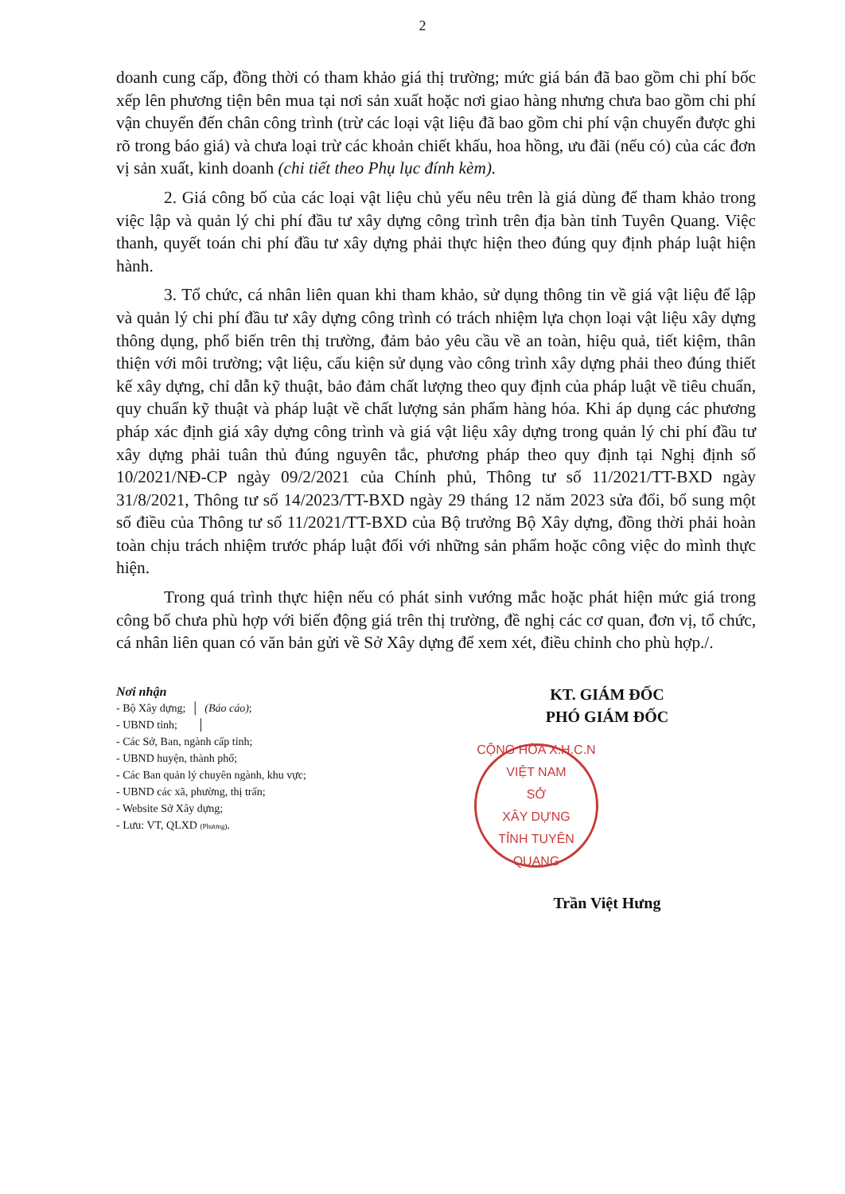2
doanh cung cấp, đồng thời có tham khảo giá thị trường; mức giá bán đã bao gồm chi phí bốc xếp lên phương tiện bên mua tại nơi sản xuất hoặc nơi giao hàng nhưng chưa bao gồm chi phí vận chuyển đến chân công trình (trừ các loại vật liệu đã bao gồm chi phí vận chuyển được ghi rõ trong báo giá) và chưa loại trừ các khoản chiết khấu, hoa hồng, ưu đãi (nếu có) của các đơn vị sản xuất, kinh doanh (chi tiết theo Phụ lục đính kèm).
2. Giá công bố của các loại vật liệu chủ yếu nêu trên là giá dùng để tham khảo trong việc lập và quản lý chi phí đầu tư xây dựng công trình trên địa bàn tỉnh Tuyên Quang. Việc thanh, quyết toán chi phí đầu tư xây dựng phải thực hiện theo đúng quy định pháp luật hiện hành.
3. Tổ chức, cá nhân liên quan khi tham khảo, sử dụng thông tin về giá vật liệu để lập và quản lý chi phí đầu tư xây dựng công trình có trách nhiệm lựa chọn loại vật liệu xây dựng thông dụng, phổ biến trên thị trường, đảm bảo yêu cầu về an toàn, hiệu quả, tiết kiệm, thân thiện với môi trường; vật liệu, cấu kiện sử dụng vào công trình xây dựng phải theo đúng thiết kế xây dựng, chỉ dẫn kỹ thuật, bảo đảm chất lượng theo quy định của pháp luật về tiêu chuẩn, quy chuẩn kỹ thuật và pháp luật về chất lượng sản phẩm hàng hóa. Khi áp dụng các phương pháp xác định giá xây dựng công trình và giá vật liệu xây dựng trong quản lý chi phí đầu tư xây dựng phải tuân thủ đúng nguyên tắc, phương pháp theo quy định tại Nghị định số 10/2021/NĐ-CP ngày 09/2/2021 của Chính phủ, Thông tư số 11/2021/TT-BXD ngày 31/8/2021, Thông tư số 14/2023/TT-BXD ngày 29 tháng 12 năm 2023 sửa đổi, bổ sung một số điều của Thông tư số 11/2021/TT-BXD của Bộ trưởng Bộ Xây dựng, đồng thời phải hoàn toàn chịu trách nhiệm trước pháp luật đối với những sản phẩm hoặc công việc do mình thực hiện.
Trong quá trình thực hiện nếu có phát sinh vướng mắc hoặc phát hiện mức giá trong công bố chưa phù hợp với biến động giá trên thị trường, đề nghị các cơ quan, đơn vị, tổ chức, cá nhân liên quan có văn bản gửi về Sở Xây dựng để xem xét, điều chỉnh cho phù hợp./.
Nơi nhận
- Bộ Xây dựng; │ (Báo cáo);
- UBND tỉnh; │
- Các Sở, Ban, ngành cấp tỉnh;
- UBND huyện, thành phố;
- Các Ban quản lý chuyên ngành, khu vực;
- UBND các xã, phường, thị trấn;
- Website Sở Xây dựng;
- Lưu: VT, QLXD (Phương).
KT. GIÁM ĐỐC
PHÓ GIÁM ĐỐC
CỘNG HÒA X.H.C.N VIỆT NAM
SỞ
XÂY DỰNG
TỈNH TUYÊN QUANG
Trần Việt Hưng